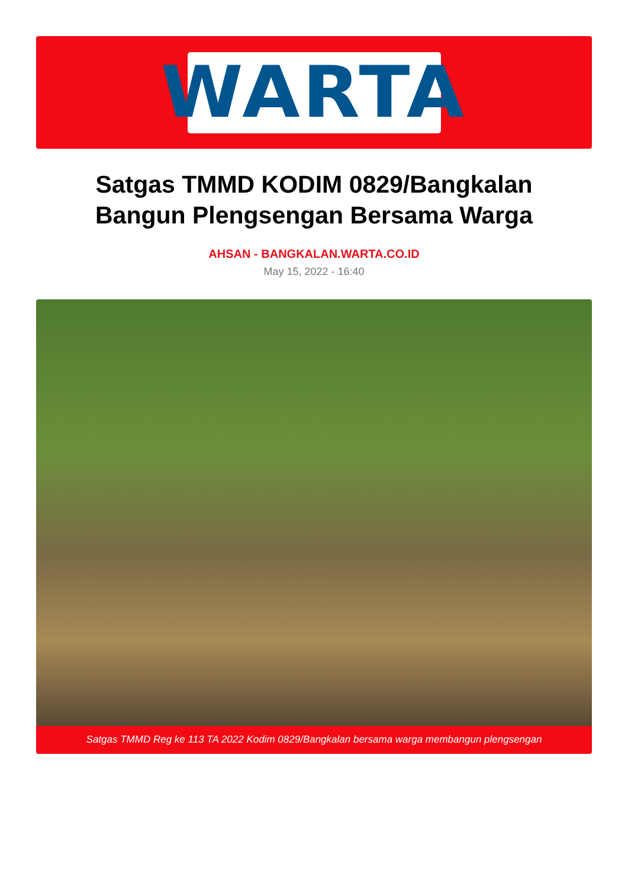WARTA
Satgas TMMD KODIM 0829/Bangkalan
Bangun Plengsengan Bersama Warga
AHSAN - BANGKALAN.WARTA.CO.ID
May 15, 2022 - 16:40
Satgas TMMD Reg ke 113 TA 2022 Kodim 0829/Bangkalan bersama warga membangun plengsengan